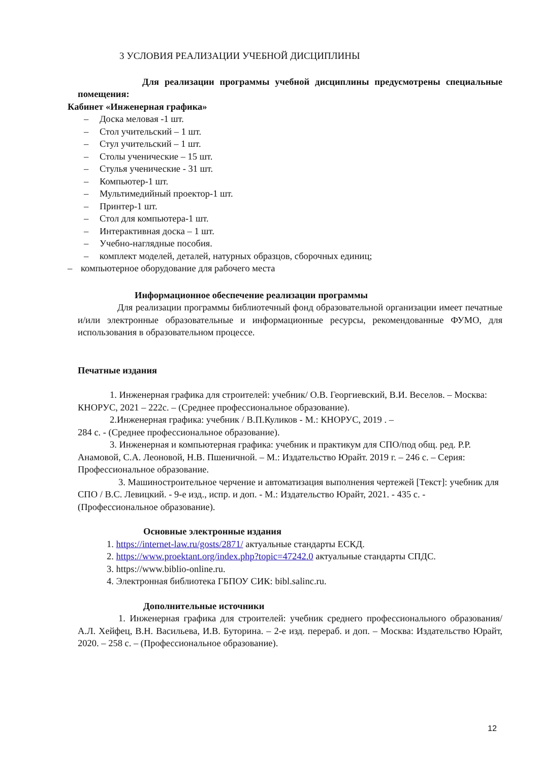3 УСЛОВИЯ РЕАЛИЗАЦИИ УЧЕБНОЙ ДИСЦИПЛИНЫ
Для реализации программы учебной дисциплины предусмотрены специальные помещения:
Кабинет «Инженерная графика»
– Доска меловая -1 шт.
– Стол учительский – 1 шт.
– Стул учительский – 1 шт.
– Столы ученические – 15 шт.
– Стулья ученические - 31 шт.
– Компьютер-1 шт.
– Мультимедийный проектор-1 шт.
– Принтер-1 шт.
– Стол для компьютера-1 шт.
– Интерактивная доска – 1 шт.
– Учебно-наглядные пособия.
– комплект моделей, деталей, натурных образцов, сборочных единиц;
– компьютерное оборудование для рабочего места
Информационное обеспечение реализации программы
Для реализации программы библиотечный фонд образовательной организации имеет печатные и/или электронные образовательные и информационные ресурсы, рекомендованные ФУМО, для использования в образовательном процессе.
Печатные издания
1. Инженерная графика для строителей: учебник/ О.В. Георгиевский, В.И. Веселов. – Москва: КНОРУС, 2021 – 222с. – (Среднее профессиональное образование).
2.Инженерная графика: учебник / В.П.Куликов - М.: КНОРУС, 2019 . –
284 с. - (Среднее профессиональное образование).
3. Инженерная и компьютерная графика: учебник и практикум для СПО/под общ. ред. Р.Р. Анамовой, С.А. Леоновой, Н.В. Пшеничной. – М.: Издательство Юрайт. 2019 г. – 246 с. – Серия: Профессиональное образование.
3. Машиностроительное черчение и автоматизация выполнения чертежей [Текст]: учебник для СПО / В.С. Левицкий. - 9-е изд., испр. и доп. - М.: Издательство Юрайт, 2021. - 435 с. - (Профессиональное образование).
Основные электронные издания
1. https://internet-law.ru/gosts/2871/ актуальные стандарты ЕСКД.
2. https://www.proektant.org/index.php?topic=47242.0 актуальные стандарты СПДС.
3. https://www.biblio-online.ru.
4. Электронная библиотека ГБПОУ СИК: bibl.salinc.ru.
Дополнительные источники
1. Инженерная графика для строителей: учебник среднего профессионального образования/ А.Л. Хейфец, В.Н. Васильева, И.В. Буторина. – 2-е изд. перераб. и доп. – Москва: Издательство Юрайт, 2020. – 258 с. – (Профессиональное образование).
12